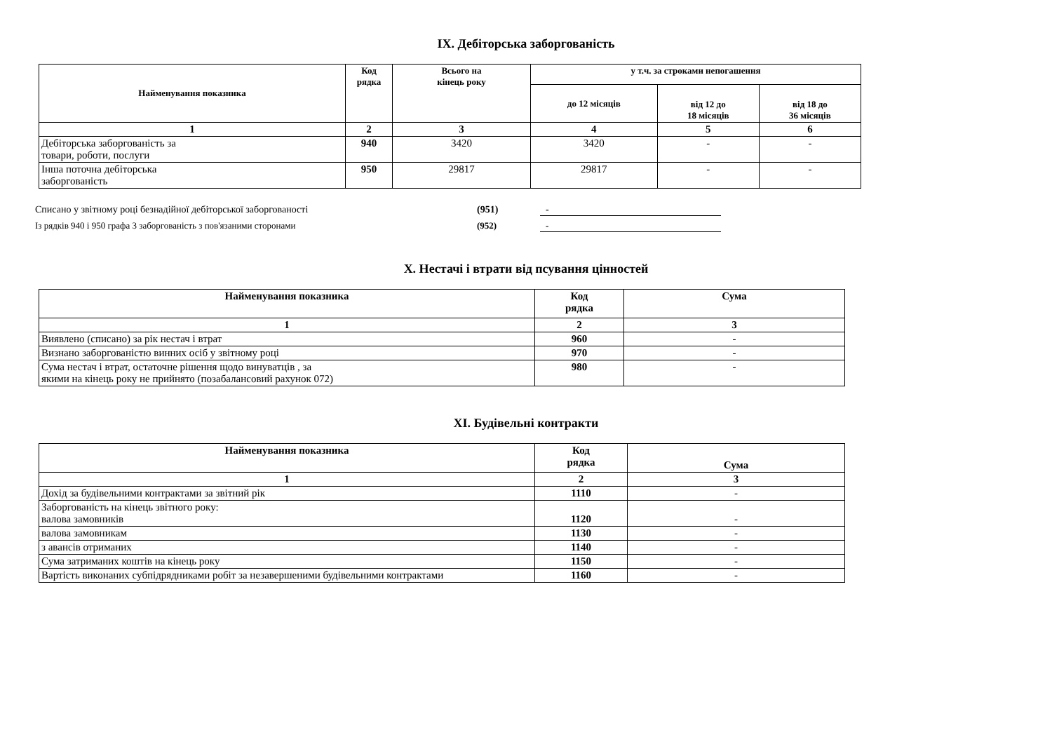IX. Дебіторська заборгованість
| Найменування показника | Код рядка | Всього на кінець року | у т.ч. за строками непогашення | | |
| --- | --- | --- | --- | --- | --- |
| | | | до 12 місяців | від 12 до 18 місяців | від 18 до 36 місяців |
| 1 | 2 | 3 | 4 | 5 | 6 |
| Дебіторська заборгованість за товари, роботи, послуги | 940 | 3420 | 3420 | - | - |
| Інша поточна дебіторська заборгованість | 950 | 29817 | 29817 | - | - |
Списано у звітному році безнадійної дебіторської заборгованості (951) -
Із рядків 940 і 950 графа 3 заборгованість з пов'язаними сторонами (952) -
X. Нестачі і втрати від псування цінностей
| Найменування показника | Код рядка | Сума |
| --- | --- | --- |
| 1 | 2 | 3 |
| Виявлено (списано) за рік нестач і втрат | 960 | - |
| Визнано заборгованістю винних осіб у звітному році | 970 | - |
| Сума нестач і втрат, остаточне рішення щодо винуватців , за якими на кінець року не прийнято (позабалансовий рахунок 072) | 980 | - |
XI. Будівельні контракти
| Найменування показника | Код рядка | Сума |
| --- | --- | --- |
| 1 | 2 | 3 |
| Дохід за будівельними контрактами за звітний рік | 1110 | - |
| Заборгованість на кінець звітного року: валова замовників | 1120 | - |
| валова замовникам | 1130 | - |
| з авансів отриманих | 1140 | - |
| Сума затриманих коштів на кінець року | 1150 | - |
| Вартість виконаних субпідрядниками робіт за незавершеними будівельними контрактами | 1160 | - |